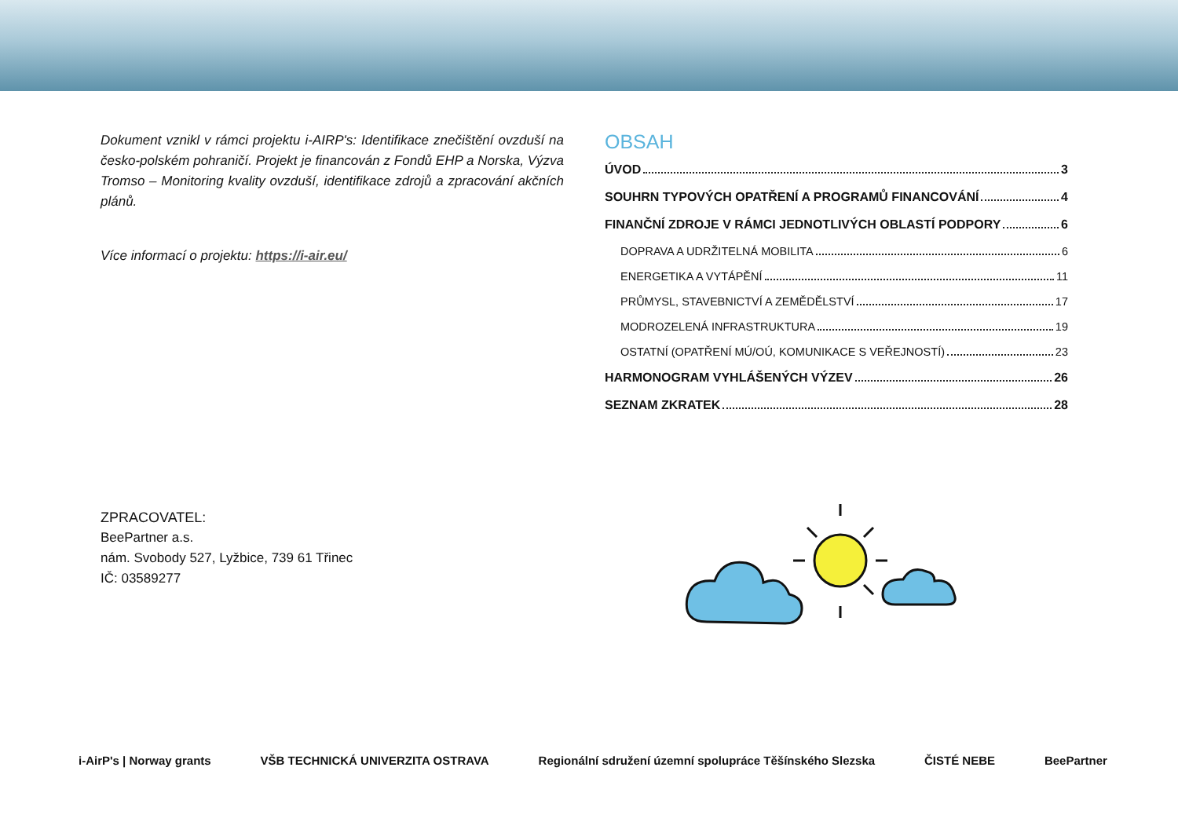Dokument vznikl v rámci projektu i-AIRP's: Identifikace znečištění ovzduší na česko-polském pohraničí. Projekt je financován z Fondů EHP a Norska, Výzva Tromso – Monitoring kvality ovzduší, identifikace zdrojů a zpracování akčních plánů.
Více informací o projektu: https://i-air.eu/
ZPRACOVATEL:
BeePartner a.s.
nám. Svobody 527, Lyžbice, 739 61 Třinec
IČ: 03589277
OBSAH
ÚVOD 3
SOUHRN TYPOVÝCH OPATŘENÍ A PROGRAMŮ FINANCOVÁNÍ 4
FINANČNÍ ZDROJE V RÁMCI JEDNOTLIVÝCH OBLASTÍ PODPORY 6
DOPRAVA A UDRŽITELNÁ MOBILITA 6
ENERGETIKA A VYTÁPĚNÍ 11
PRŮMYSL, STAVEBNICTVÍ A ZEMĚDĚLSTVÍ 17
MODROZELENÁ INFRASTRUKTURA 19
OSTATNÍ (OPATŘENÍ MÚ/OÚ, KOMUNIKACE S VEŘEJNOSTÍ) 23
HARMONOGRAM VYHLÁŠENÝCH VÝZEV 26
SEZNAM ZKRATEK 28
i-AirP's | Norway grants VŠB TECHNICKÁ UNIVERZITA OSTRAVA Regionální sdružení územní spolupráce Těšínského Slezska ČISTÉ NEBE BeePartner